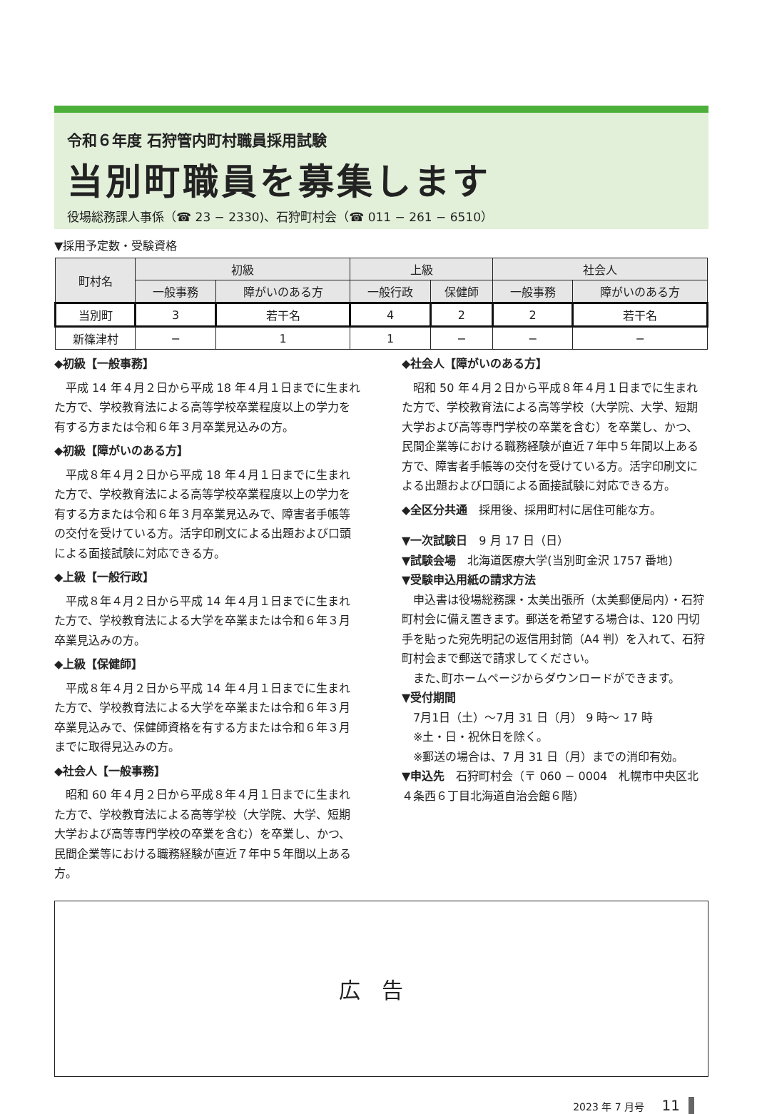令和６年度 石狩管内町村職員採用試験
当別町職員を募集します
役場総務課人事係（☎ 23 − 2330)、石狩町村会（☎ 011 − 261 − 6510）
▼採用予定数・受験資格
| 町村名 | 初級 | | 上級 | | 社会人 | |
| --- | --- | --- | --- | --- | --- | --- |
| | 一般事務 | 障がいのある方 | 一般行政 | 保健師 | 一般事務 | 障がいのある方 |
| 当別町 | 3 | 若干名 | 4 | 2 | 2 | 若干名 |
| 新篠津村 | − | 1 | 1 | − | − | − |
◆初級【一般事務】
平成 14 年４月２日から平成 18 年４月１日までに生まれた方で、学校教育法による高等学校卒業程度以上の学力を有する方または令和６年３月卒業見込みの方。
◆初級【障がいのある方】
平成８年４月２日から平成 18 年４月１日までに生まれた方で、学校教育法による高等学校卒業程度以上の学力を有する方または令和６年３月卒業見込みで、障害者手帳等の交付を受けている方。活字印刷文による出題および口頭による面接試験に対応できる方。
◆上級【一般行政】
平成８年４月２日から平成 14 年４月１日までに生まれた方で、学校教育法による大学を卒業または令和６年３月卒業見込みの方。
◆上級【保健師】
平成８年４月２日から平成 14 年４月１日までに生まれた方で、学校教育法による大学を卒業または令和６年３月卒業見込みで、保健師資格を有する方または令和６年３月までに取得見込みの方。
◆社会人【一般事務】
昭和 60 年４月２日から平成８年４月１日までに生まれた方で、学校教育法による高等学校（大学院、大学、短期大学および高等専門学校の卒業を含む）を卒業し、かつ、民間企業等における職務経験が直近７年中５年間以上ある方。
◆社会人【障がいのある方】
昭和 50 年４月２日から平成８年４月１日までに生まれた方で、学校教育法による高等学校（大学院、大学、短期大学および高等専門学校の卒業を含む）を卒業し、かつ、民間企業等における職務経験が直近７年中５年間以上ある方で、障害者手帳等の交付を受けている方。活字印刷文による出題および口頭による面接試験に対応できる方。
◆全区分共通　採用後、採用町村に居住可能な方。
▼一次試験日　9 月 17 日（日）
▼試験会場　北海道医療大学(当別町金沢 1757 番地)
▼受験申込用紙の請求方法
申込書は役場総務課・太美出張所（太美郵便局内）・石狩町村会に備え置きます。郵送を希望する場合は、120 円切手を貼った宛先明記の返信用封筒（A4 判）を入れて、石狩町村会まで郵送で請求してください。
また､町ホームページからダウンロードができます。
▼受付期間
7月1日（土）～7月 31 日（月） 9 時～ 17 時
※土・日・祝休日を除く。
※郵送の場合は、7 月 31 日（月）までの消印有効。
▼申込先　石狩町村会（〒 060 − 0004　札幌市中央区北４条西６丁目北海道自治会館６階）
広告
2023 年 7 月号 11